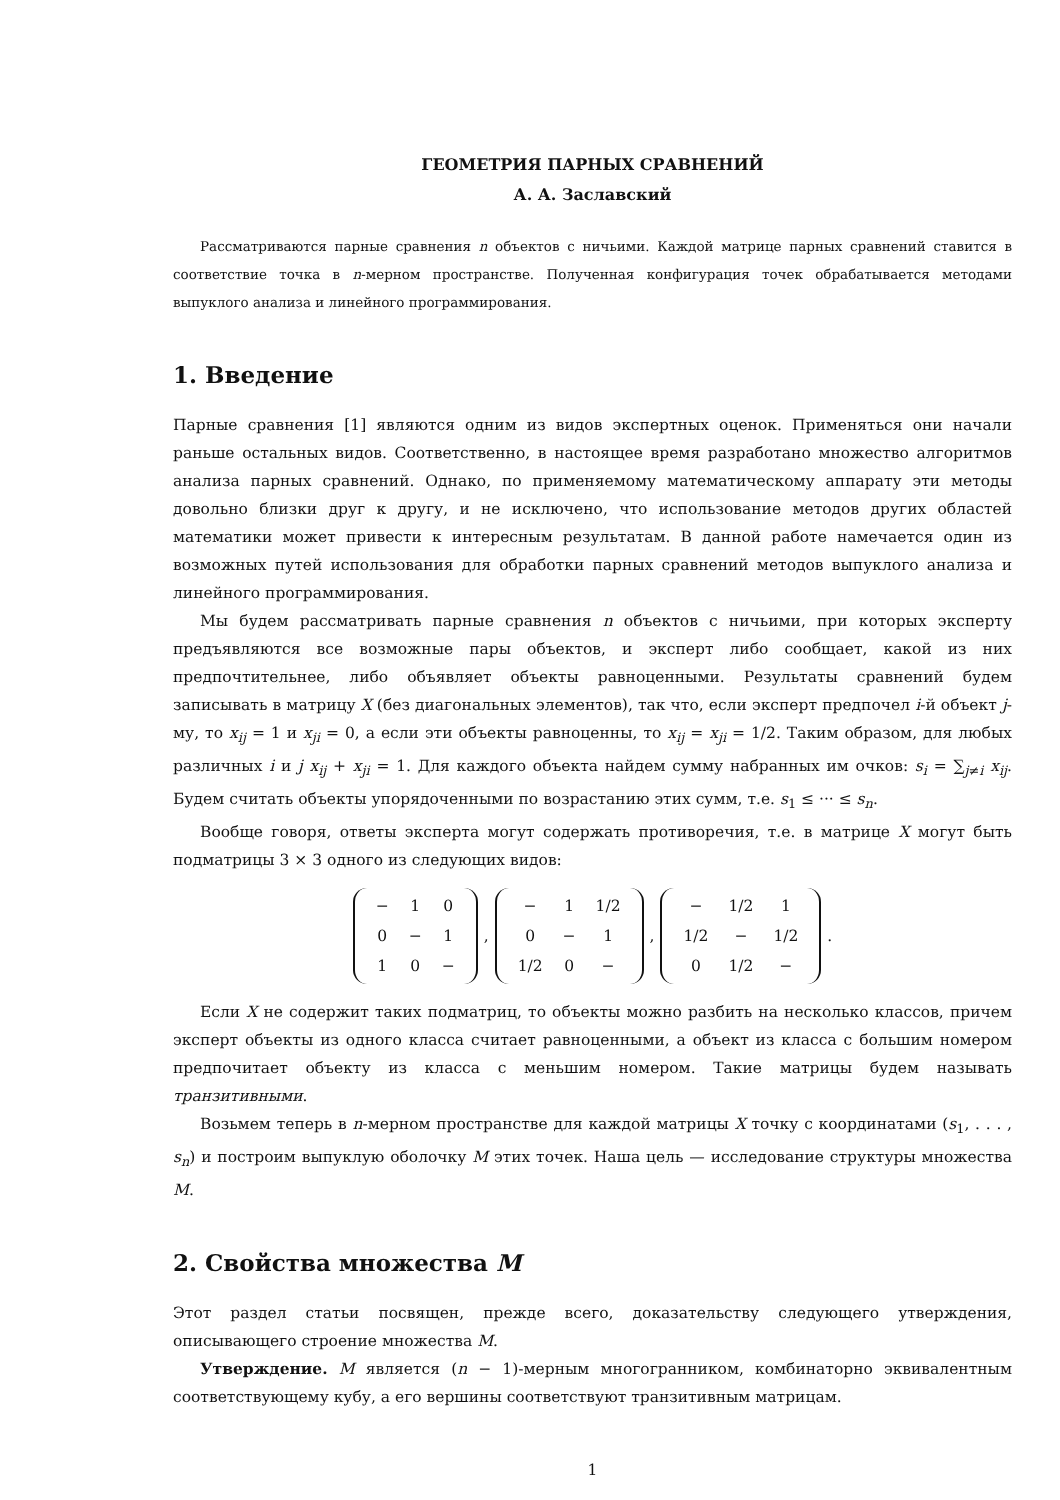ГЕОМЕТРИЯ ПАРНЫХ СРАВНЕНИЙ
А. А. Заславский
Рассматриваются парные сравнения n объектов с ничьими. Каждой матрице парных сравнений ставится в соответствие точка в n-мерном пространстве. Полученная конфигурация точек обрабатывается методами выпуклого анализа и линейного программирования.
1. Введение
Парные сравнения [1] являются одним из видов экспертных оценок. Применяться они начали раньше остальных видов. Соответственно, в настоящее время разработано множество алгоритмов анализа парных сравнений. Однако, по применяемому математическому аппарату эти методы довольно близки друг к другу, и не исключено, что использование методов других областей математики может привести к интересным результатам. В данной работе намечается один из возможных путей использования для обработки парных сравнений методов выпуклого анализа и линейного программирования.
Мы будем рассматривать парные сравнения n объектов с ничьими, при которых эксперту предъявляются все возможные пары объектов, и эксперт либо сообщает, какой из них предпочтительнее, либо объявляет объекты равноценными. Результаты сравнений будем записывать в матрицу X (без диагональных элементов), так что, если эксперт предпочел i-й объект j-му, то x<sub>ij</sub> = 1 и x<sub>ji</sub> = 0, а если эти объекты равноценны, то x<sub>ij</sub> = x<sub>ji</sub> = 1/2. Таким образом, для любых различных i и j x<sub>ij</sub> + x<sub>ji</sub> = 1. Для каждого объекта найдем сумму набранных им очков: s<sub>i</sub> = ∑<sub>j≠i</sub> x<sub>ij</sub>. Будем считать объекты упорядоченными по возрастанию этих сумм, т.е. s<sub>1</sub> ≤ ··· ≤ s<sub>n</sub>.
Вообще говоря, ответы эксперта могут содержать противоречия, т.е. в матрице X могут быть подматрицы 3 × 3 одного из следующих видов:
| − | 1 | 0 |
| 0 | − | 1 |
| 1 | 0 | − |
,
| − | 1 | 1/2 |
| 0 | − | 1 |
| 1/2 | 0 | − |
,
| − | 1/2 | 1 |
| 1/2 | − | 1/2 |
| 0 | 1/2 | − |
.
Если X не содержит таких подматриц, то объекты можно разбить на несколько классов, причем эксперт объекты из одного класса считает равноценными, а объект из класса с большим номером предпочитает объекту из класса с меньшим номером. Такие матрицы будем называть транзитивными.
Возьмем теперь в n-мерном пространстве для каждой матрицы X точку с координатами (s<sub>1</sub>, . . . , s<sub>n</sub>) и построим выпуклую оболочку M этих точек. Наша цель — исследование структуры множества M.
2. Свойства множества M
Этот раздел статьи посвящен, прежде всего, доказательству следующего утверждения, описывающего строение множества M.
Утверждение. M является (n − 1)-мерным многогранником, комбинаторно эквивалентным соответствующему кубу, а его вершины соответствуют транзитивным матрицам.
1